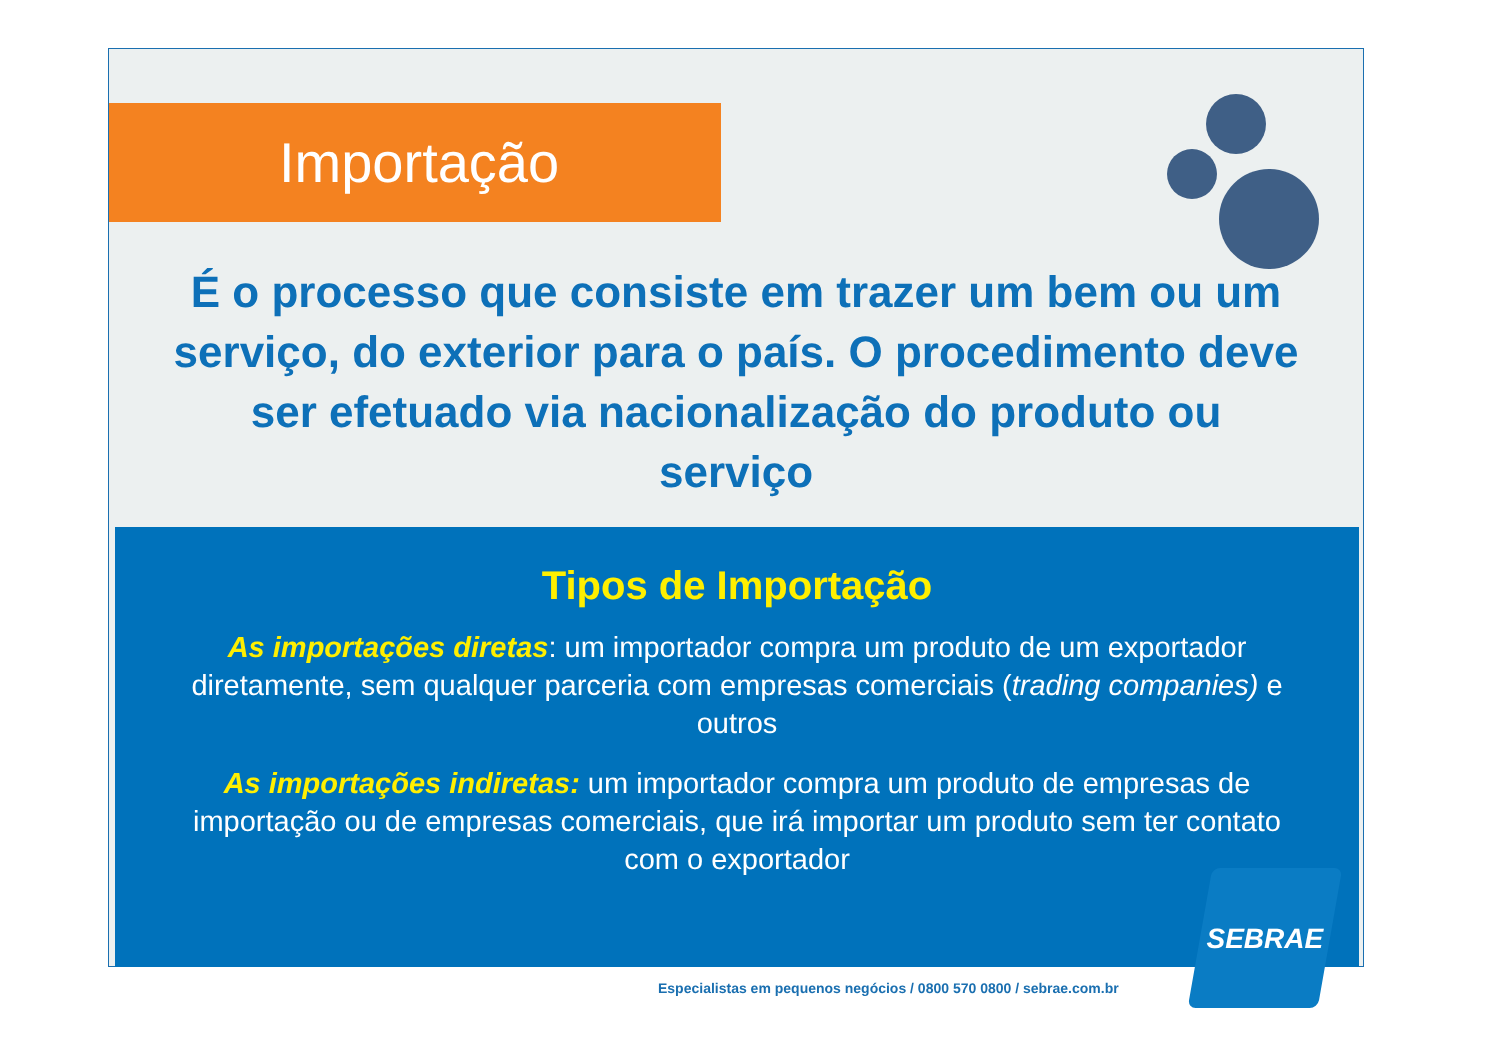Importação
É o processo que consiste em trazer um bem ou um serviço, do exterior para o país. O procedimento deve ser efetuado via nacionalização do produto ou serviço
Tipos de Importação
As importações diretas: um importador compra um produto de um exportador diretamente, sem qualquer parceria com empresas comerciais (trading companies) e outros
As importações indiretas: um importador compra um produto de empresas de importação ou de empresas comerciais, que irá importar um produto sem ter contato com o exportador
SEBRAE
Especialistas em pequenos negócios / 0800 570 0800 / sebrae.com.br